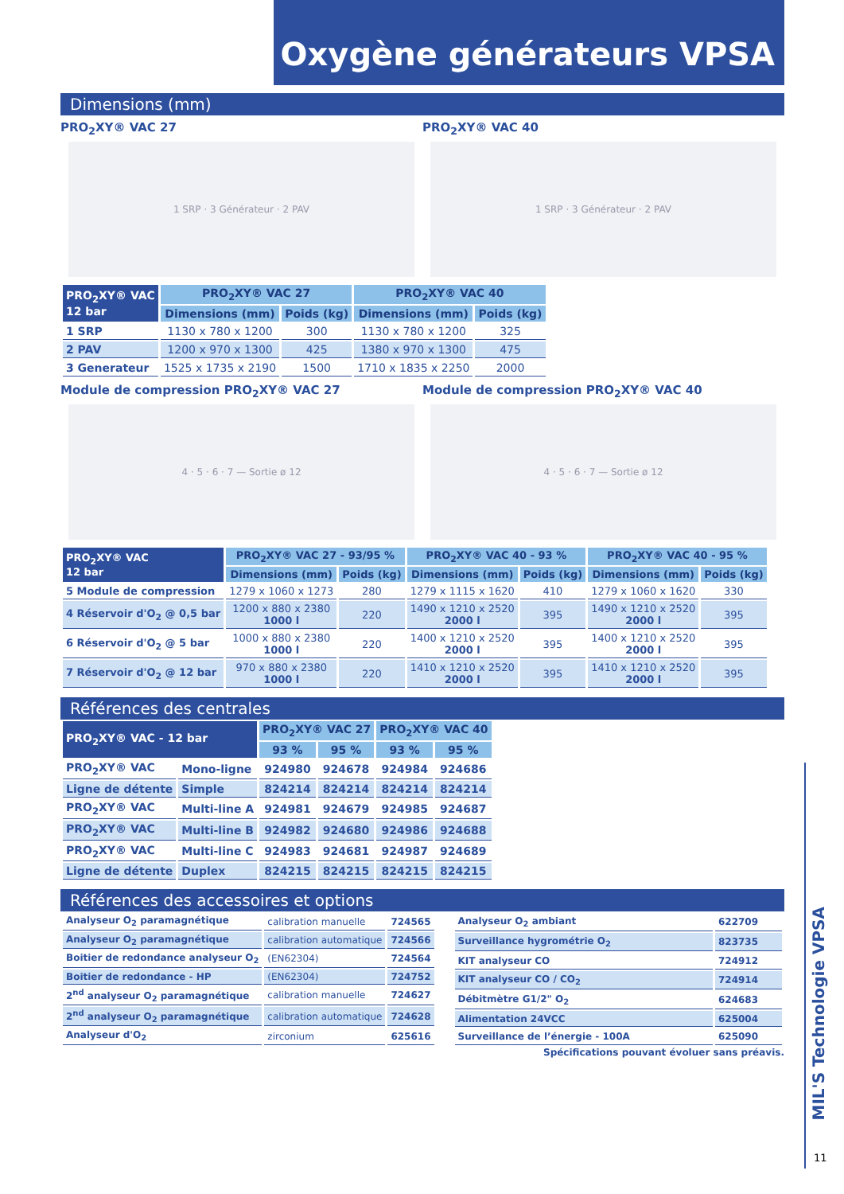Oxygène générateurs VPSA
Dimensions (mm)
PRO<sub>2</sub>XY® VAC 27
1 SRP · 3 Générateur · 2 PAV
PRO<sub>2</sub>XY® VAC 40
1 SRP · 3 Générateur · 2 PAV
| PRO<sub>2</sub>XY® VAC 12 bar | PRO<sub>2</sub>XY® VAC 27 | | PRO<sub>2</sub>XY® VAC 40 | |
| --- | --- | --- | --- | --- |
| | Dimensions (mm) | Poids (kg) | Dimensions (mm) | Poids (kg) |
| 1 SRP | 1130 x 780 x 1200 | 300 | 1130 x 780 x 1200 | 325 |
| 2 PAV | 1200 x 970 x 1300 | 425 | 1380 x 970 x 1300 | 475 |
| 3 Generateur | 1525 x 1735 x 2190 | 1500 | 1710 x 1835 x 2250 | 2000 |
Module de compression PRO<sub>2</sub>XY® VAC 27
4 · 5 · 6 · 7 — Sortie ø 12
Module de compression PRO<sub>2</sub>XY® VAC 40
4 · 5 · 6 · 7 — Sortie ø 12
| PRO<sub>2</sub>XY® VAC 12 bar | PRO<sub>2</sub>XY® VAC 27 - 93/95 % | | PRO<sub>2</sub>XY® VAC 40 - 93 % | | PRO<sub>2</sub>XY® VAC 40 - 95 % | |
| --- | --- | --- | --- | --- | --- | --- |
| | Dimensions (mm) | Poids (kg) | Dimensions (mm) | Poids (kg) | Dimensions (mm) | Poids (kg) |
| 5 Module de compression | 1279 x 1060 x 1273 | 280 | 1279 x 1115 x 1620 | 410 | 1279 x 1060 x 1620 | 330 |
| 4 Réservoir d'O<sub>2</sub> @ 0,5 bar | 1200 x 880 x 2380 1000 l | 220 | 1490 x 1210 x 2520 2000 l | 395 | 1490 x 1210 x 2520 2000 l | 395 |
| 6 Réservoir d'O<sub>2</sub> @ 5 bar | 1000 x 880 x 2380 1000 l | 220 | 1400 x 1210 x 2520 2000 l | 395 | 1400 x 1210 x 2520 2000 l | 395 |
| 7 Réservoir d'O<sub>2</sub> @ 12 bar | 970 x 880 x 2380 1000 l | 220 | 1410 x 1210 x 2520 2000 l | 395 | 1410 x 1210 x 2520 2000 l | 395 |
Références des centrales
| PRO<sub>2</sub>XY® VAC - 12 bar | | PRO<sub>2</sub>XY® VAC 27 | | PRO<sub>2</sub>XY® VAC 40 | |
| --- | --- | --- | --- | --- | --- |
| | | 93 % | 95 % | 93 % | 95 % |
| PRO<sub>2</sub>XY® VAC | Mono-ligne | 924980 | 924678 | 924984 | 924686 |
| Ligne de détente | Simple | 824214 | 824214 | 824214 | 824214 |
| PRO<sub>2</sub>XY® VAC | Multi-line A | 924981 | 924679 | 924985 | 924687 |
| PRO<sub>2</sub>XY® VAC | Multi-line B | 924982 | 924680 | 924986 | 924688 |
| PRO<sub>2</sub>XY® VAC | Multi-line C | 924983 | 924681 | 924987 | 924689 |
| Ligne de détente | Duplex | 824215 | 824215 | 824215 | 824215 |
Références des accessoires et options
| Analyseur O<sub>2</sub> paramagnétique | calibration manuelle | 724565 |
| Analyseur O<sub>2</sub> paramagnétique | calibration automatique | 724566 |
| Boitier de redondance analyseur O<sub>2</sub> | (EN62304) | 724564 |
| Boitier de redondance - HP | (EN62304) | 724752 |
| 2<sup>nd</sup> analyseur O<sub>2</sub> paramagnétique | calibration manuelle | 724627 |
| 2<sup>nd</sup> analyseur O<sub>2</sub> paramagnétique | calibration automatique | 724628 |
| Analyseur d'O<sub>2</sub> | zirconium | 625616 |
| Analyseur O<sub>2</sub> ambiant | 622709 |
| Surveillance hygrométrie O<sub>2</sub> | 823735 |
| KIT analyseur CO | 724912 |
| KIT analyseur CO / CO<sub>2</sub> | 724914 |
| Débitmètre G1/2" O<sub>2</sub> | 624683 |
| Alimentation 24VCC | 625004 |
| Surveillance de l’énergie - 100A | 625090 |
Spécifications pouvant évoluer sans préavis.
MIL'S Technologie VPSA
11